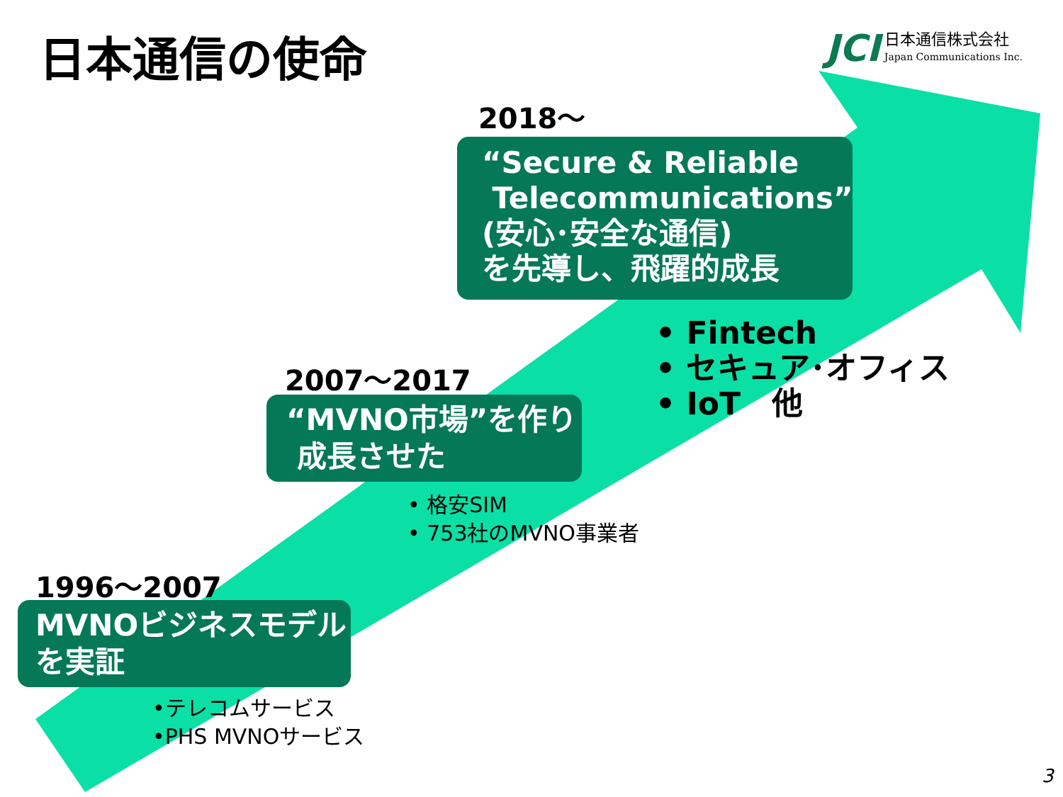日本通信の使命
JCI
日本通信株式会社
Japan Communications Inc.
2018～
“Secure & Reliable
Telecommunications”
(安心･安全な通信)
を先導し、飛躍的成長
• Fintech
• セキュア･オフィス
• IoT　他
2007～2017
“MVNO市場”を作り
成長させた
• 格安SIM
• 753社のMVNO事業者
1996～2007
MVNOビジネスモデル
を実証
•テレコムサービス
•PHS MVNOサービス
3